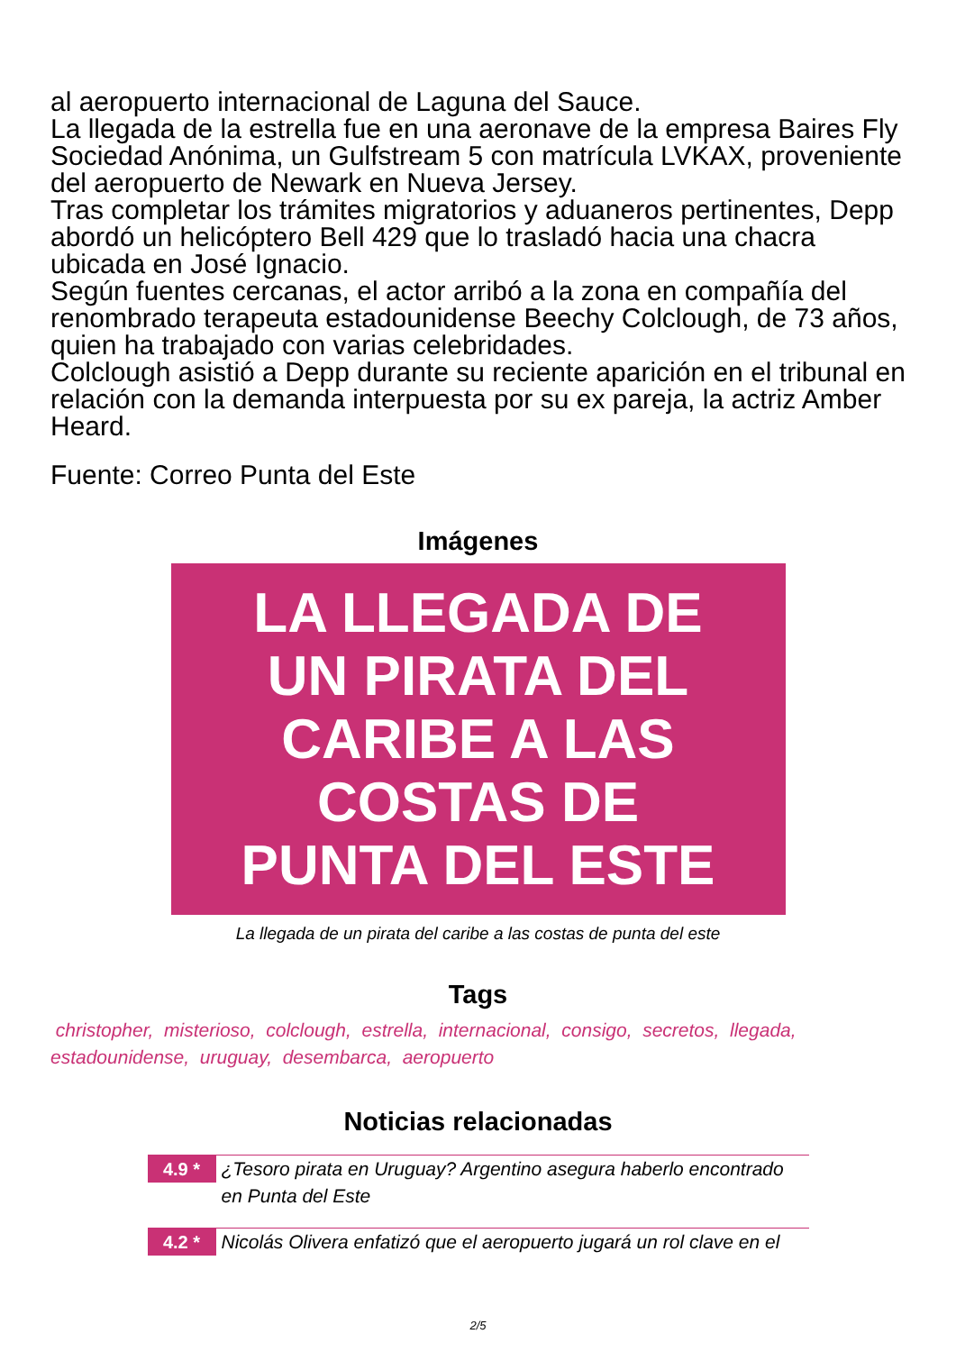al aeropuerto internacional de Laguna del Sauce.
La llegada de la estrella fue en una aeronave de la empresa Baires Fly Sociedad Anónima, un Gulfstream 5 con matrícula LVKAX, proveniente del aeropuerto de Newark en Nueva Jersey.
Tras completar los trámites migratorios y aduaneros pertinentes, Depp abordó un helicóptero Bell 429 que lo trasladó hacia una chacra ubicada en José Ignacio.
Según fuentes cercanas, el actor arribó a la zona en compañía del renombrado terapeuta estadounidense Beechy Colclough, de 73 años, quien ha trabajado con varias celebridades.
Colclough asistió a Depp durante su reciente aparición en el tribunal en relación con la demanda interpuesta por su ex pareja, la actriz Amber Heard.
Fuente: Correo Punta del Este
Imágenes
LA LLEGADA DE
UN PIRATA DEL
CARIBE A LAS
COSTAS DE
PUNTA DEL ESTE
La llegada de un pirata del caribe a las costas de punta del este
Tags
christopher, misterioso, colclough, estrella, internacional, consigo, secretos, llegada, estadounidense, uruguay, desembarca, aeropuerto
Noticias relacionadas
4.9 *
¿Tesoro pirata en Uruguay? Argentino asegura haberlo encontrado en Punta del Este
4.2 *
Nicolás Olivera enfatizó que el aeropuerto jugará un rol clave en el
2/5